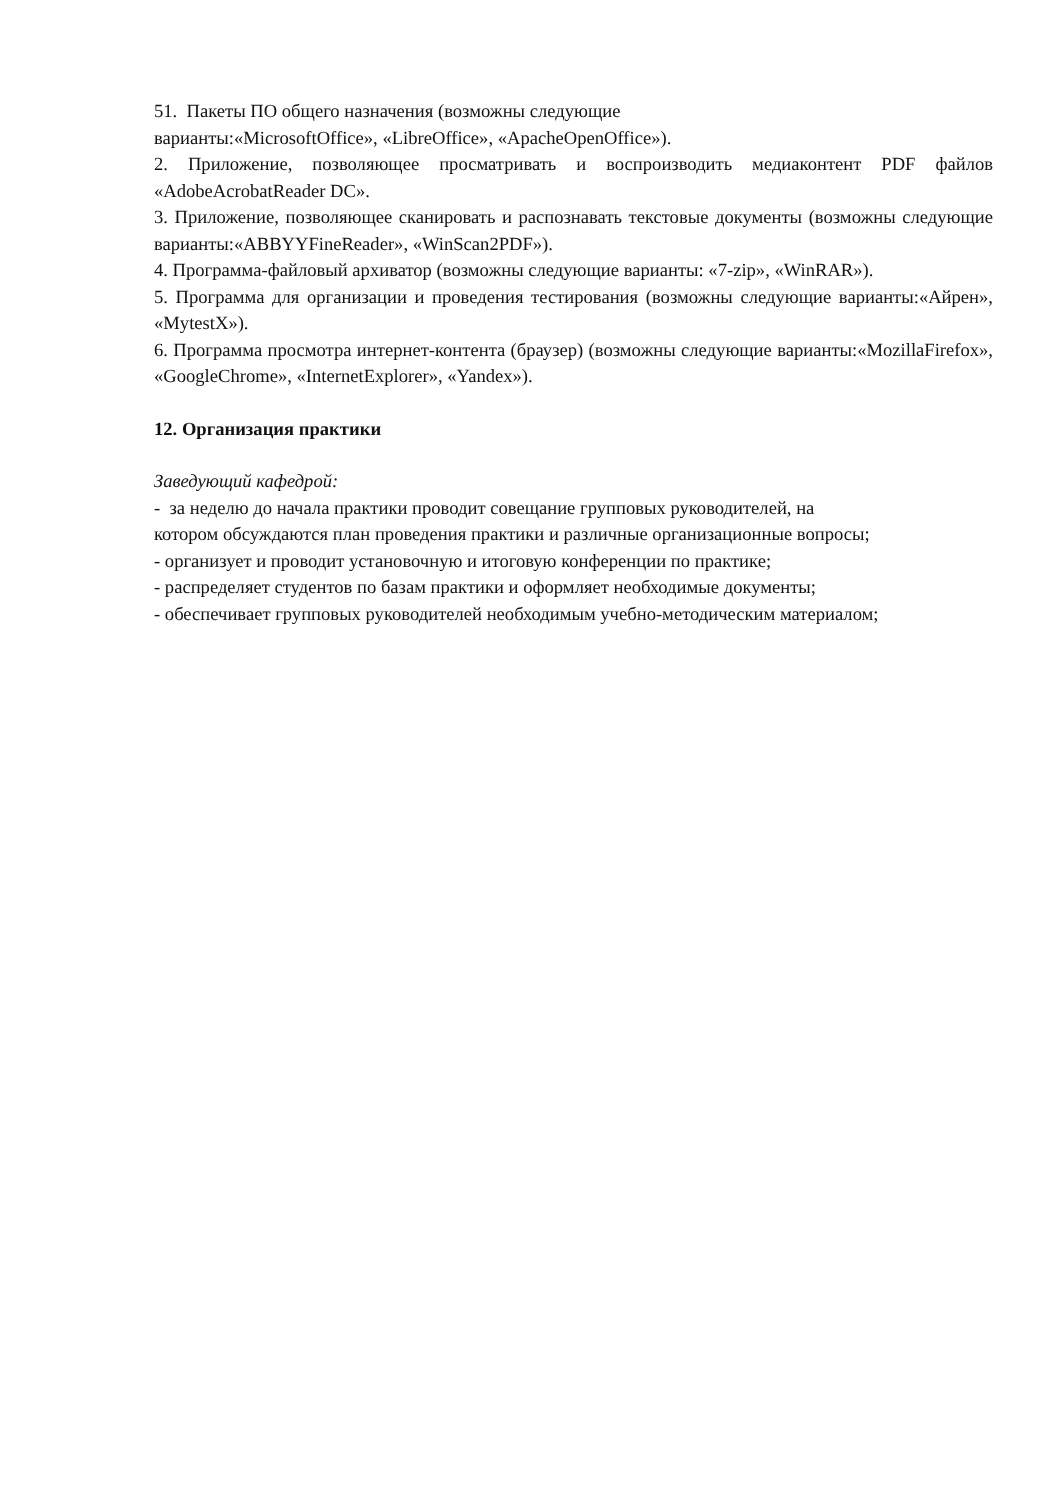51. Пакеты ПО общего назначения (возможны следующие
варианты:«MicrosoftOffice», «LibreOffice», «ApacheOpenOffice»).
2. Приложение, позволяющее просматривать и воспроизводить медиаконтент PDF файлов «AdobeAcrobatReader DC».
3. Приложение, позволяющее сканировать и распознавать текстовые документы (возможны следующие варианты:«ABBYYFineReader», «WinScan2PDF»).
4. Программа-файловый архиватор (возможны следующие варианты: «7-zip», «WinRAR»).
5. Программа для организации и проведения тестирования (возможны следующие варианты:«Айрен», «MytestX»).
6. Программа просмотра интернет-контента (браузер) (возможны следующие варианты:«MozillaFirefox», «GoogleChrome», «InternetExplorer», «Yandex»).
12. Организация практики
Заведующий кафедрой:
- за неделю до начала практики проводит совещание групповых руководителей, на
котором обсуждаются план проведения практики и различные организационные вопросы;
- организует и проводит установочную и итоговую конференции по практике;
- распределяет студентов по базам практики и оформляет необходимые документы;
- обеспечивает групповых руководителей необходимым учебно-методическим материалом;